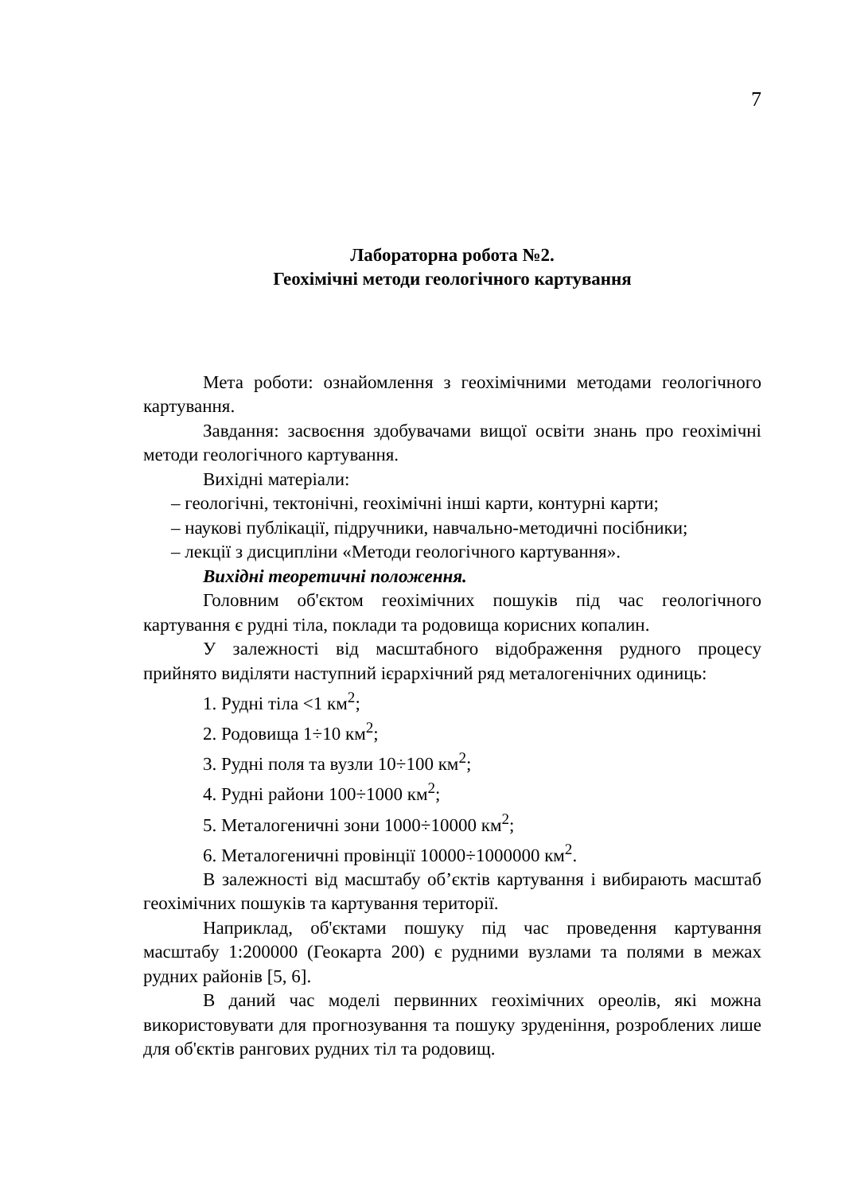7
Лабораторна робота №2.
Геохімічні методи геологічного картування
Мета роботи: ознайомлення з геохімічними методами геологічного картування.
Завдання: засвоєння здобувачами вищої освіти знань про геохімічні методи геологічного картування.
Вихідні матеріали:
– геологічні, тектонічні, геохімічні інші карти, контурні карти;
– наукові публікації, підручники, навчально-методичні посібники;
– лекції з дисципліни «Методи геологічного картування».
Вихідні теоретичні положення.
Головним об'єктом геохімічних пошуків під час геологічного картування є рудні тіла, поклади та родовища корисних копалин.
У залежності від масштабного відображення рудного процесу прийнято виділяти наступний ієрархічний ряд металогенічних одиниць:
1. Рудні тіла <1 км<sup>2</sup>;
2. Родовища 1÷10 км<sup>2</sup>;
3. Рудні поля та вузли 10÷100 км<sup>2</sup>;
4. Рудні райони 100÷1000 км<sup>2</sup>;
5. Металогеничні зони 1000÷10000 км<sup>2</sup>;
6. Металогеничні провінції 10000÷1000000 км<sup>2</sup>.
В залежності від масштабу об’єктів картування і вибирають масштаб геохімічних пошуків та картування території.
Наприклад, об'єктами пошуку під час проведення картування масштабу 1:200000 (Геокарта 200) є рудними вузлами та полями в межах рудних районів [5, 6].
В даний час моделі первинних геохімічних ореолів, які можна використовувати для прогнозування та пошуку зруденіння, розроблених лише для об'єктів рангових рудних тіл та родовищ.